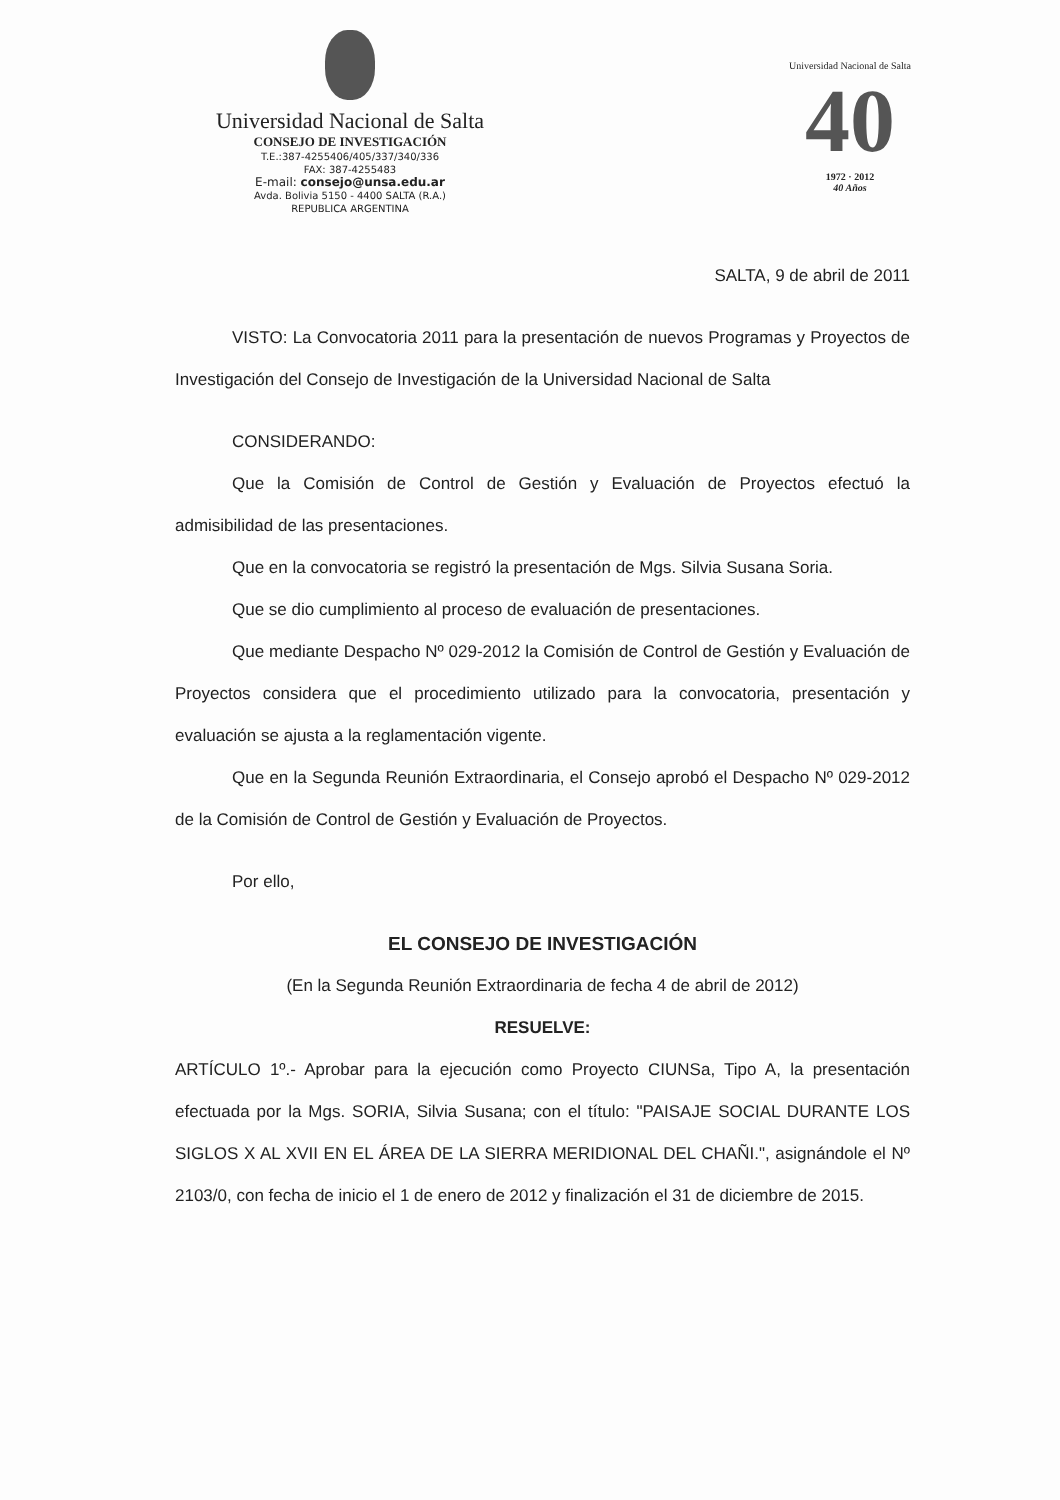Universidad Nacional de Salta
CONSEJO DE INVESTIGACIÓN
T.E.:387-4255406/405/337/340/336
FAX: 387-4255483
E-mail: consejo@unsa.edu.ar
Avda. Bolivia 5150 - 4400 SALTA (R.A.)
REPUBLICA ARGENTINA
Universidad Nacional de Salta
40
1972 · 2012
40 Años
SALTA, 9 de abril de 2011
VISTO: La Convocatoria 2011 para la presentación de nuevos Programas y Proyectos de Investigación del Consejo de Investigación de la Universidad Nacional de Salta
CONSIDERANDO:
Que la Comisión de Control de Gestión y Evaluación de Proyectos efectuó la admisibilidad de las presentaciones.
Que en la convocatoria se registró la presentación de Mgs. Silvia Susana Soria.
Que se dio cumplimiento al proceso de evaluación de presentaciones.
Que mediante Despacho Nº 029-2012 la Comisión de Control de Gestión y Evaluación de Proyectos considera que el procedimiento utilizado para la convocatoria, presentación y evaluación se ajusta a la reglamentación vigente.
Que en la Segunda Reunión Extraordinaria, el Consejo aprobó el Despacho Nº 029-2012 de la Comisión de Control de Gestión y Evaluación de Proyectos.
Por ello,
EL CONSEJO DE INVESTIGACIÓN
(En la Segunda Reunión Extraordinaria de fecha 4 de abril de 2012)
RESUELVE:
ARTÍCULO 1º.- Aprobar para la ejecución como Proyecto CIUNSa, Tipo A, la presentación efectuada por la Mgs. SORIA, Silvia Susana; con el título: "PAISAJE SOCIAL DURANTE LOS SIGLOS X AL XVII EN EL ÁREA DE LA SIERRA MERIDIONAL DEL CHAÑI.", asignándole el Nº 2103/0, con fecha de inicio el 1 de enero de 2012 y finalización el 31 de diciembre de 2015.